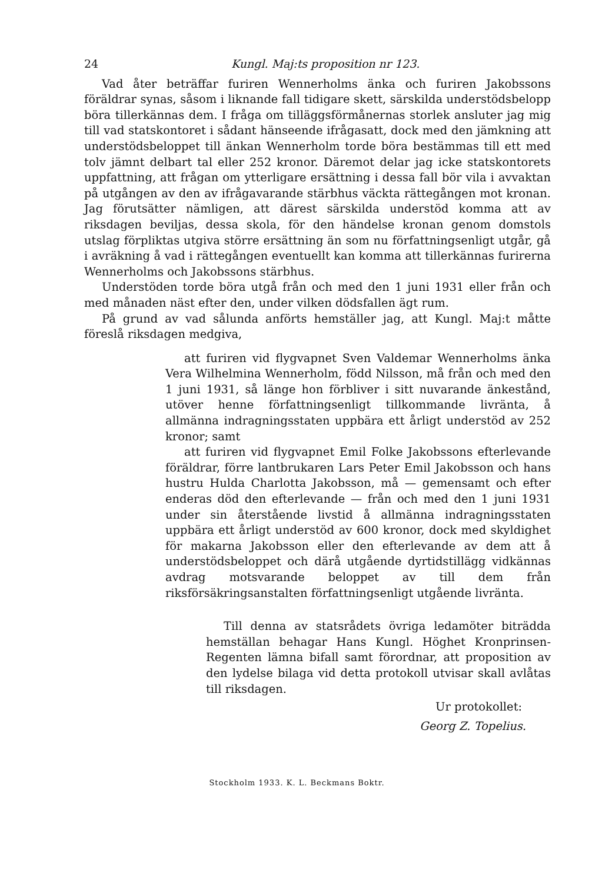24 Kungl. Maj:ts proposition nr 123.
Vad åter beträffar furiren Wennerholms änka och furiren Jakobssons föräldrar synas, såsom i liknande fall tidigare skett, särskilda understödsbelopp böra tillerkännas dem. I fråga om tilläggsförmånernas storlek ansluter jag mig till vad statskontoret i sådant hänseende ifrågasatt, dock med den jämkning att understödsbeloppet till änkan Wennerholm torde böra bestämmas till ett med tolv jämnt delbart tal eller 252 kronor. Däremot delar jag icke statskontorets uppfattning, att frågan om ytterligare ersättning i dessa fall bör vila i avvaktan på utgången av den av ifrågavarande stärbhus väckta rättegången mot kronan. Jag förutsätter nämligen, att därest särskilda understöd komma att av riksdagen beviljas, dessa skola, för den händelse kronan genom domstols utslag förpliktas utgiva större ersättning än som nu författningsenligt utgår, gå i avräkning å vad i rättegången eventuellt kan komma att tillerkännas furirerna Wennerholms och Jakobssons stärbhus.
Understöden torde böra utgå från och med den 1 juni 1931 eller från och med månaden näst efter den, under vilken dödsfallen ägt rum.
På grund av vad sålunda anförts hemställer jag, att Kungl. Maj:t måtte föreslå riksdagen medgiva,
att furiren vid flygvapnet Sven Valdemar Wennerholms änka Vera Wilhelmina Wennerholm, född Nilsson, må från och med den 1 juni 1931, så länge hon förbliver i sitt nuvarande änkestånd, utöver henne författningsenligt tillkommande livränta, å allmänna indragningsstaten uppbära ett årligt understöd av 252 kronor; samt
att furiren vid flygvapnet Emil Folke Jakobssons efterlevande föräldrar, förre lantbrukaren Lars Peter Emil Jakobsson och hans hustru Hulda Charlotta Jakobsson, må — gemensamt och efter enderas död den efterlevande — från och med den 1 juni 1931 under sin återstående livstid å allmänna indragningsstaten uppbära ett årligt understöd av 600 kronor, dock med skyldighet för makarna Jakobsson eller den efterlevande av dem att å understödsbeloppet och därå utgående dyrtidstillägg vidkännas avdrag motsvarande beloppet av till dem från riksförsäkringsanstalten författningsenligt utgående livränta.
Till denna av statsrådets övriga ledamöter biträdda hemställan behagar Hans Kungl. Höghet Kronprinsen-Regenten lämna bifall samt förordnar, att proposition av den lydelse bilaga vid detta protokoll utvisar skall avlåtas till riksdagen.
Ur protokollet:
Georg Z. Topelius.
Stockholm 1933. K. L. Beckmans Boktr.